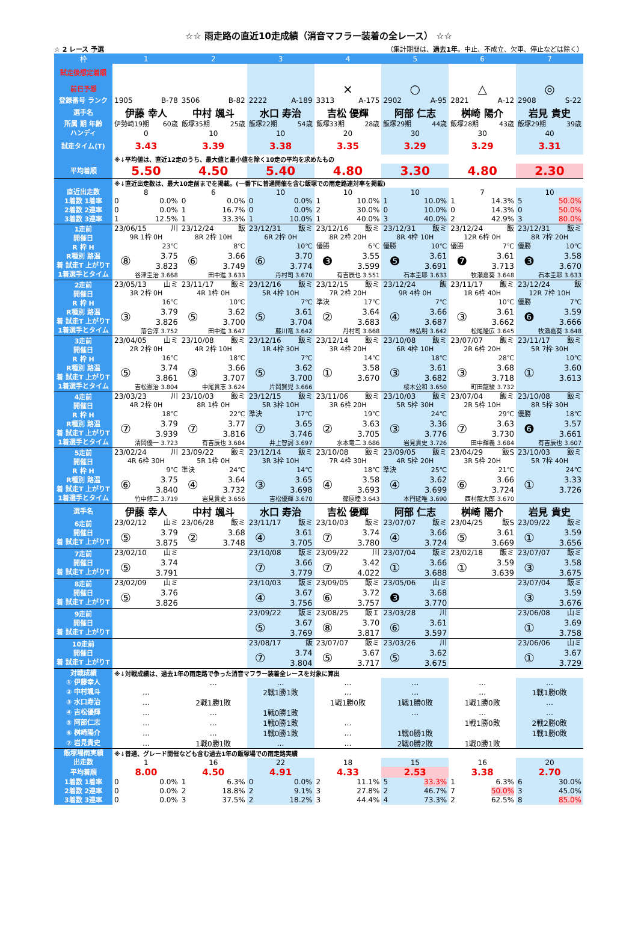☆☆ 雨走路の直近10走成績（消音マフラー装着の全レース） ☆☆
☆ 2 レース 予選 （集計期間は、過去1年。中止、不成立、欠車、停止などは除く）
| 枠 | 1 | 2 | 3 | 4 | 5 | 6 | 7 |
| --- | --- | --- | --- | --- | --- | --- | --- |
| 試走後想定着順 | | | | | | | |
| 前日予想 | | | | × | ○ | △ | ◎ |
| 登録番号 ランク | 1905 B-78 | 3506 B-82 | 2222 A-189 | 3313 A-175 | 2902 A-95 | 2821 A-12 | 2908 S-22 |
| 選手名 | 伊藤 幸人 | 中村 颯斗 | 水口 寿治 | 吉松 優輝 | 阿部 仁志 | 桝崎 陽介 | 岩見 貴史 |
| 所属 期 年齢 | 伊勢崎19期 60歳 | 飯塚35期 25歳 | 飯塚22期 54歳 | 飯塚33期 28歳 | 飯塚29期 44歳 | 飯塚28期 43歳 | 飯塚29期 39歳 |
| ハンディ | 0 | 10 | 10 | 20 | 30 | 30 | 40 |
| 試走タイム(T) | 3.43 | 3.39 | 3.38 | 3.35 | 3.29 | 3.29 | 3.31 |
| | ※↓平均値は、直近12走のうち、最大値と最小値を除く10走の平均を求めたもの | | | | | | |
| 平均着順 | 5.50 | 4.50 | 5.40 | 4.80 | 3.30 | 4.80 | 2.30 |
| | ※↓直近出走数は、最大10走前までを掲載。(一番下に普通開催を含む飯塚での雨走路連対率を掲載) | | | | | | |
| 直近出走数 | 8 | 6 | 10 | 10 | 10 | 7 | 10 |
| 1着数 1着率 | 0 0.0% | 0 0.0% | 0 0.0% | 1 10.0% | 1 10.0% | 1 14.3% | 5 50.0% |
| 2着数 2連率 | 0 0.0% | 1 16.7% | 0 0.0% | 2 30.0% | 0 10.0% | 0 14.3% | 0 50.0% |
| 3着数 3連率 | 1 12.5% | 1 33.3% | 1 10.0% | 1 40.0% | 3 40.0% | 2 42.9% | 3 80.0% |
| 1走前 開催日 R 枠 H R種別 路温 着 試走T 上がりT 1着選手とタイム | 23/06/15 川 9R 1枠 0H 23℃ ⑧ 3.75 3.823 谷津圭治 3.668 | 23/12/24 飯 8R 2枠 10H 8℃ ⑥ 3.66 3.749 田中進 3.633 | 23/12/31 飯ミ 6R 2枠 0H 10℃ ⑥ 3.70 3.774 丹村司 3.670 | 23/12/16 飯ミ 8R 2枠 20H 優勝 6℃ ❸ 3.55 3.599 有吉辰也 3.551 | 23/12/31 飯ミ 8R 4枠 10H 優勝 10℃ ❺ 3.61 3.691 石本圭耶 3.633 | 23/12/24 飯 12R 6枠 0H 優勝 7℃ ❼ 3.61 3.713 牧瀬嘉葵 3.648 | 23/12/31 飯ミ 8R 7枠 20H 優勝 10℃ ❸ 3.58 3.670 石本圭耶 3.633 |
| 2走前 開催日 R 枠 H R種別 路温 着 試走T 上がりT 1着選手とタイム | 23/05/13 山ミ 3R 2枠 0H 16℃ ③ 3.79 3.826 落合淳 3.752 | 23/11/17 飯ミ 4R 1枠 0H 10℃ ⑤ 3.62 3.700 田中進 3.647 | 23/12/16 飯ミ 5R 4枠 10H 7℃ ⑤ 3.61 3.704 藤川竜 3.642 | 23/12/15 飯ミ 7R 2枠 20H 準決 17℃ ② 3.64 3.683 丹村司 3.668 | 23/12/24 飯 9R 4枠 0H 7℃ ④ 3.66 3.687 林弘明 3.642 | 23/11/17 飯ミ 1R 6枠 40H 10℃ ③ 3.61 3.662 松尾隆広 3.645 | 23/12/24 飯 12R 7枠 10H 優勝 7℃ ❻ 3.59 3.666 牧瀬嘉葵 3.648 |
| 3走前 開催日 R 枠 H R種別 路温 着 試走T 上がりT 1着選手とタイム | 23/04/05 山ミ 2R 2枠 0H 16℃ ⑤ 3.74 3.861 吉松憲治 3.804 | 23/10/08 飯ミ 4R 2枠 10H 18℃ ③ 3.66 3.707 中尾貴志 3.624 | 23/12/16 飯ミ 1R 4枠 30H 7℃ ⑤ 3.62 3.700 片岡賢児 3.666 | 23/12/14 飯ミ 3R 4枠 20H 14℃ ① 3.58 3.670 | 23/10/08 飯ミ 6R 4枠 10H 18℃ ③ 3.61 3.682 桜木公和 3.650 | 23/07/07 飯ミ 2R 6枠 20H 28℃ ③ 3.68 3.718 町田龍駿 3.732 | 23/11/17 飯ミ 5R 7枠 30H 10℃ ① 3.60 3.613 |
| 4走前 開催日 R 枠 H R種別 路温 着 試走T 上がりT 1着選手とタイム | 23/03/23 川 4R 2枠 0H 18℃ ⑦ 3.79 3.939 清岡優一 3.723 | 23/10/03 飯ミ 8R 1枠 0H 22℃ ⑦ 3.77 3.816 有吉辰也 3.684 | 23/12/15 飯ミ 5R 3枠 10H 準決 17℃ ⑦ 3.65 3.746 井上智詞 3.697 | 23/11/06 飯ミ 3R 6枠 20H 19℃ ② 3.63 3.705 水本竜二 3.686 | 23/10/03 飯ミ 5R 5枠 30H 24℃ ③ 3.36 3.776 岩見貴史 3.726 | 23/07/04 飯ミ 2R 5枠 10H 29℃ ⑦ 3.63 3.730 田中輝義 3.684 | 23/10/08 飯ミ 8R 5枠 30H 優勝 18℃ ❻ 3.57 3.661 有吉辰也 3.607 |
| 5走前 開催日 R 枠 H R種別 路温 着 試走T 上がりT 1着選手とタイム | 23/02/24 川 4R 6枠 30H 9℃ ⑥ 3.75 3.840 竹中修二 3.719 | 23/09/22 飯ミ 5R 1枠 0H 準決 24℃ ④ 3.64 3.732 岩見貴史 3.656 | 23/12/14 飯ミ 3R 3枠 10H 14℃ ③ 3.65 3.698 吉松優輝 3.670 | 23/10/08 飯ミ 7R 4枠 30H 18℃ ④ 3.58 3.693 篠原睦 3.643 | 23/09/05 飯ミ 4R 5枠 20H 準決 25℃ ④ 3.62 3.699 本門延唯 3.690 | 23/04/29 飯S 3R 5枠 20H 21℃ ⑥ 3.66 3.724 西村龍太郎 3.670 | 23/10/03 飯ミ 5R 7枠 40H 24℃ ① 3.33 3.726 |
| 選手名 | 伊藤 幸人 | 中村 颯斗 | 水口 寿治 | 吉松 優輝 | 阿部 仁志 | 桝崎 陽介 | 岩見 貴史 |
| 6走前 開催日 着 試走T 上がりT | 23/02/12 山ミ ⑤ 3.79 3.875 | 23/06/28 飯ミ ② 3.68 3.748 | 23/11/17 飯ミ ④ 3.61 3.705 | 23/10/03 飯ミ ⑦ 3.74 3.780 | 23/07/07 飯ミ ④ 3.66 3.724 | 23/04/25 飯S ⑤ 3.61 3.669 | 23/09/22 飯ミ ① 3.59 3.656 |
| 7走前 開催日 着 試走T 上がりT | 23/02/10 山ミ ⑤ 3.74 3.791 | | 23/10/08 飯ミ ⑦ 3.66 3.779 | 23/09/22 川 ⑦ 3.42 4.022 | 23/07/04 飯ミ ① 3.66 3.688 | 23/02/18 飯ミ ① 3.59 3.639 | 23/07/07 飯ミ ③ 3.58 3.675 |
| 8走前 開催日 着 試走T 上がりT | 23/02/09 山ミ ⑤ 3.76 3.826 | | 23/10/03 飯ミ ④ 3.67 3.756 | 23/09/05 飯ミ ⑥ 3.72 3.757 | 23/05/06 山ミ ❸ 3.68 3.770 | | 23/07/04 飯ミ ③ 3.59 3.676 |
| 9走前 開催日 着 試走T 上がりT | | | 23/09/22 飯ミ ⑤ 3.67 3.769 | 23/08/25 飯Ｉ ⑧ 3.70 3.817 | 23/03/28 川 ⑥ 3.61 3.597 | | 23/06/08 山ミ ① 3.69 3.758 |
| 10走前 開催日 着 試走T 上がりT | | | 23/08/17 飯 ⑦ 3.74 3.804 | 23/07/07 飯ミ ⑤ 3.67 3.717 | 23/03/26 川 ⑤ 3.62 3.675 | | 23/06/06 山ミ ① 3.67 3.729 |
| 対戦成績 | ※↓対戦成績は、過去1年の雨走路で争った消音マフラー装着全レースを対象に算出 | | | | | | |
| ① 伊藤幸人 | | … | … | … | … | … | … |
| ② 中村颯斗 | … | | 2戦1勝1敗 | … | … | … | 1戦1勝0敗 |
| ③ 水口寿治 | … | 2戦1勝1敗 | | 1戦1勝0敗 | 1戦1勝0敗 | 1戦1勝0敗 | … |
| ④ 吉松優輝 | … | … | 1戦0勝1敗 | | … | … | … |
| ⑤ 阿部仁志 | … | … | 1戦0勝1敗 | … | | 1戦1勝0敗 | 2戦2勝0敗 |
| ⑥ 桝崎陽介 | … | … | 1戦0勝1敗 | … | 1戦0勝1敗 | | 1戦1勝0敗 |
| ⑦ 岩見貴史 | … | 1戦0勝1敗 | … | … | 2戦0勝2敗 | 1戦0勝1敗 | |
| 飯塚場雨実績 | ※↓普通、グレード開催なども含む過去1年の飯塚場での雨走路実績 | | | | | | |
| 出走数 | 1 | 16 | 22 | 18 | 15 | 16 | 20 |
| 平均着順 | 8.00 | 4.50 | 4.91 | 4.33 | 2.53 | 3.38 | 2.70 |
| 1着数 1着率 | 0 0.0% | 1 6.3% | 0 0.0% | 2 11.1% | 5 33.3% | 1 6.3% | 6 30.0% |
| 2着数 2連率 | 0 0.0% | 2 18.8% | 2 9.1% | 3 27.8% | 2 46.7% | 7 50.0% | 3 45.0% |
| 3着数 3連率 | 0 0.0% | 3 37.5% | 2 18.2% | 3 44.4% | 4 73.3% | 2 62.5% | 8 85.0% |